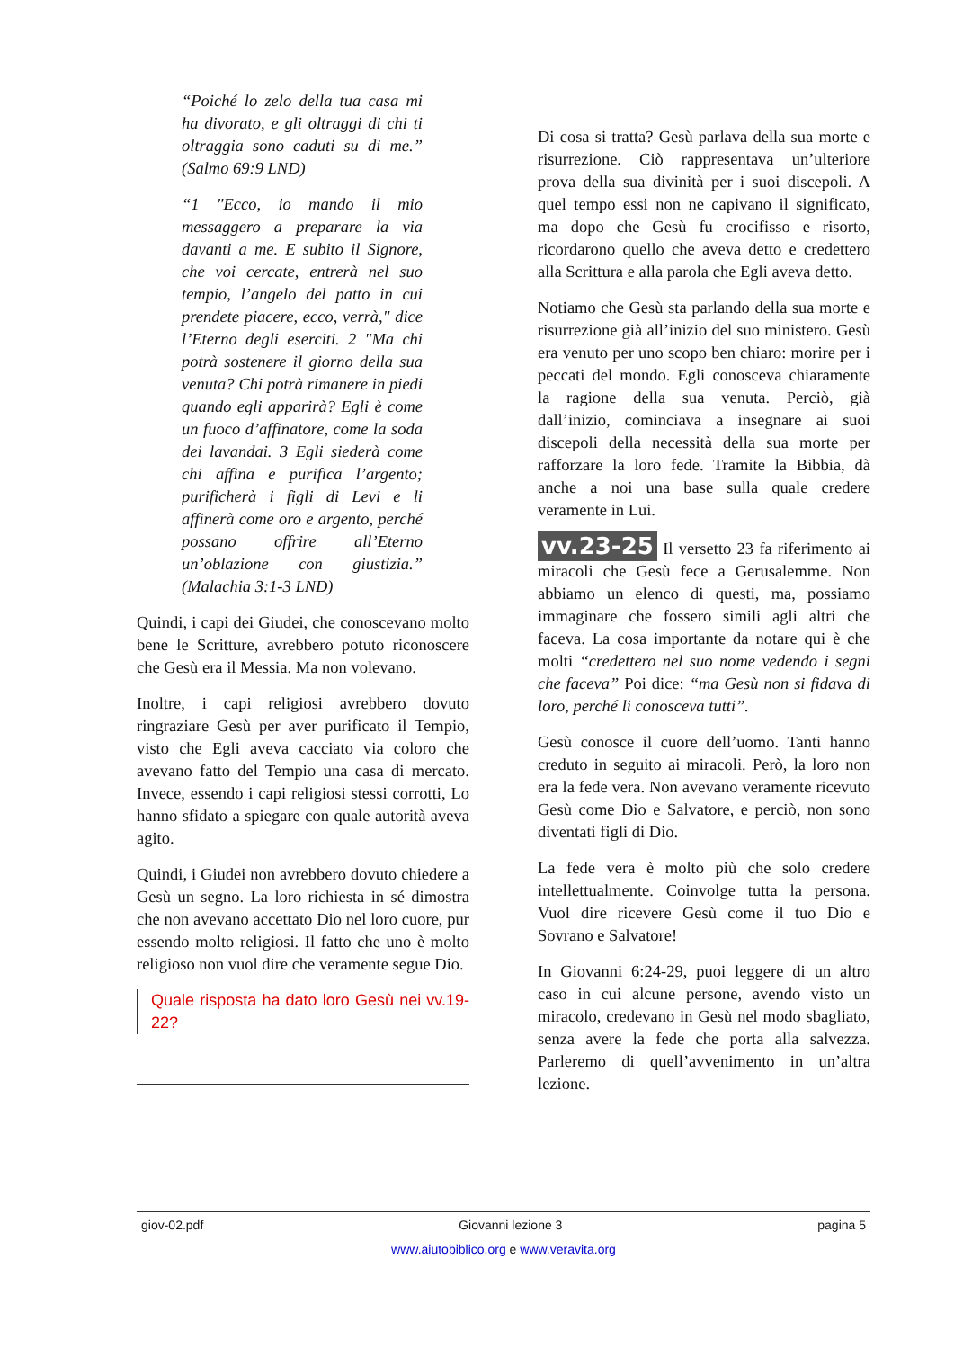“Poiché lo zelo della tua casa mi ha divorato, e gli oltraggi di chi ti oltraggia sono caduti su di me.” (Salmo 69:9 LND)
“1 "Ecco, io mando il mio messaggero a preparare la via davanti a me. E subito il Signore, che voi cercate, entrerà nel suo tempio, l’angelo del patto in cui prendete piacere, ecco, verrà," dice l’Eterno degli eserciti. 2 "Ma chi potrà sostenere il giorno della sua venuta? Chi potrà rimanere in piedi quando egli apparirà? Egli è come un fuoco d’affinatore, come la soda dei lavandai. 3 Egli siederà come chi affina e purifica l’argento; purificherà i figli di Levi e li affinerà come oro e argento, perché possano offrire all’Eterno un’oblazione con giustizia.” (Malachia 3:1-3 LND)
Quindi, i capi dei Giudei, che conoscevano molto bene le Scritture, avrebbero potuto riconoscere che Gesù era il Messia. Ma non volevano.
Inoltre, i capi religiosi avrebbero dovuto ringraziare Gesù per aver purificato il Tempio, visto che Egli aveva cacciato via coloro che avevano fatto del Tempio una casa di mercato. Invece, essendo i capi religiosi stessi corrotti, Lo hanno sfidato a spiegare con quale autorità aveva agito.
Quindi, i Giudei non avrebbero dovuto chiedere a Gesù un segno. La loro richiesta in sé dimostra che non avevano accettato Dio nel loro cuore, pur essendo molto religiosi. Il fatto che uno è molto religioso non vuol dire che veramente segue Dio.
Quale risposta ha dato loro Gesù nei vv.19-22?
Di cosa si tratta? Gesù parlava della sua morte e risurrezione. Ciò rappresentava un’ulteriore prova della sua divinità per i suoi discepoli. A quel tempo essi non ne capivano il significato, ma dopo che Gesù fu crocifisso e risorto, ricordarono quello che aveva detto e credettero alla Scrittura e alla parola che Egli aveva detto.
Notiamo che Gesù sta parlando della sua morte e risurrezione già all’inizio del suo ministero. Gesù era venuto per uno scopo ben chiaro: morire per i peccati del mondo. Egli conosceva chiaramente la ragione della sua venuta. Perciò, già dall’inizio, cominciava a insegnare ai suoi discepoli della necessità della sua morte per rafforzare la loro fede. Tramite la Bibbia, dà anche a noi una base sulla quale credere veramente in Lui.
vv.23-25 Il versetto 23 fa riferimento ai miracoli che Gesù fece a Gerusalemme. Non abbiamo un elenco di questi, ma, possiamo immaginare che fossero simili agli altri che faceva. La cosa importante da notare qui è che molti “credettero nel suo nome vedendo i segni che faceva” Poi dice: “ma Gesù non si fidava di loro, perché li conosceva tutti”.
Gesù conosce il cuore dell’uomo. Tanti hanno creduto in seguito ai miracoli. Però, la loro non era la fede vera. Non avevano veramente ricevuto Gesù come Dio e Salvatore, e perciò, non sono diventati figli di Dio.
La fede vera è molto più che solo credere intellettualmente. Coinvolge tutta la persona. Vuol dire ricevere Gesù come il tuo Dio e Sovrano e Salvatore!
In Giovanni 6:24-29, puoi leggere di un altro caso in cui alcune persone, avendo visto un miracolo, credevano in Gesù nel modo sbagliato, senza avere la fede che porta alla salvezza. Parleremo di quell’avvenimento in un’altra lezione.
giov-02.pdf Giovanni lezione 3 pagina 5
www.aiutobiblico.org e www.veravita.org